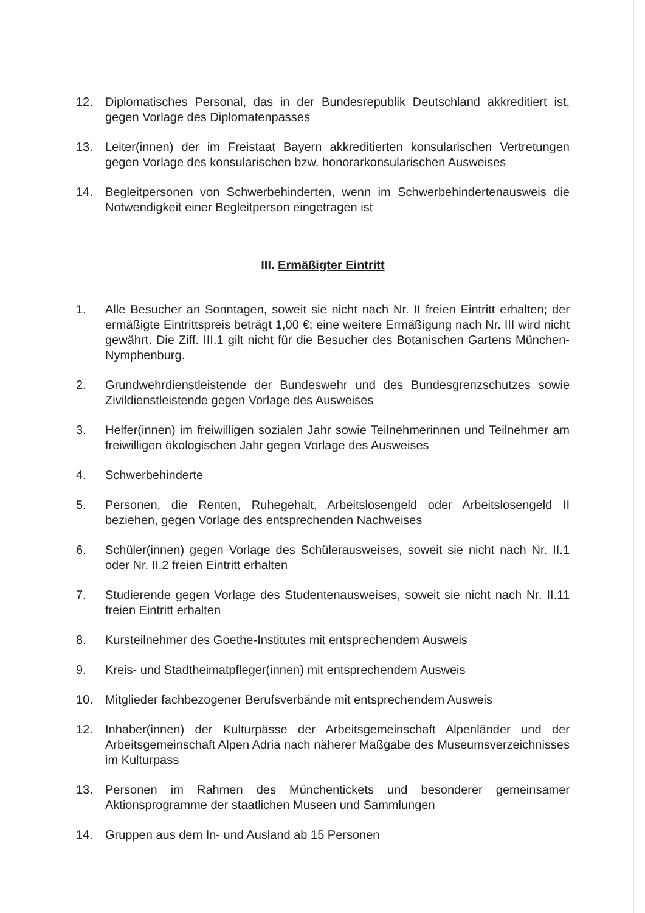12. Diplomatisches Personal, das in der Bundesrepublik Deutschland akkreditiert ist, gegen Vorlage des Diplomatenpasses
13. Leiter(innen) der im Freistaat Bayern akkreditierten konsularischen Vertretungen gegen Vorlage des konsularischen bzw. honorarkonsularischen Ausweises
14. Begleitpersonen von Schwerbehinderten, wenn im Schwerbehindertenausweis die Notwendigkeit einer Begleitperson eingetragen ist
III. Ermäßigter Eintritt
1. Alle Besucher an Sonntagen, soweit sie nicht nach Nr. II freien Eintritt erhalten; der ermäßigte Eintrittspreis beträgt 1,00 €; eine weitere Ermäßigung nach Nr. III wird nicht gewährt. Die Ziff. III.1 gilt nicht für die Besucher des Botanischen Gartens München-Nymphenburg.
2. Grundwehrdienstleistende der Bundeswehr und des Bundesgrenzschutzes sowie Zivildienstleistende gegen Vorlage des Ausweises
3. Helfer(innen) im freiwilligen sozialen Jahr sowie Teilnehmerinnen und Teilnehmer am freiwilligen ökologischen Jahr gegen Vorlage des Ausweises
4. Schwerbehinderte
5. Personen, die Renten, Ruhegehalt, Arbeitslosengeld oder Arbeitslosengeld II beziehen, gegen Vorlage des entsprechenden Nachweises
6. Schüler(innen) gegen Vorlage des Schülerausweises, soweit sie nicht nach Nr. II.1 oder Nr. II.2 freien Eintritt erhalten
7. Studierende gegen Vorlage des Studentenausweises, soweit sie nicht nach Nr. II.11 freien Eintritt erhalten
8. Kursteilnehmer des Goethe-Institutes mit entsprechendem Ausweis
9. Kreis- und Stadtheimatpfleger(innen) mit entsprechendem Ausweis
10. Mitglieder fachbezogener Berufsverbände mit entsprechendem Ausweis
12. Inhaber(innen) der Kulturpässe der Arbeitsgemeinschaft Alpenländer und der Arbeitsgemeinschaft Alpen Adria nach näherer Maßgabe des Museumsverzeichnisses im Kulturpass
13. Personen im Rahmen des Münchentickets und besonderer gemeinsamer Aktionsprogramme der staatlichen Museen und Sammlungen
14. Gruppen aus dem In- und Ausland ab 15 Personen